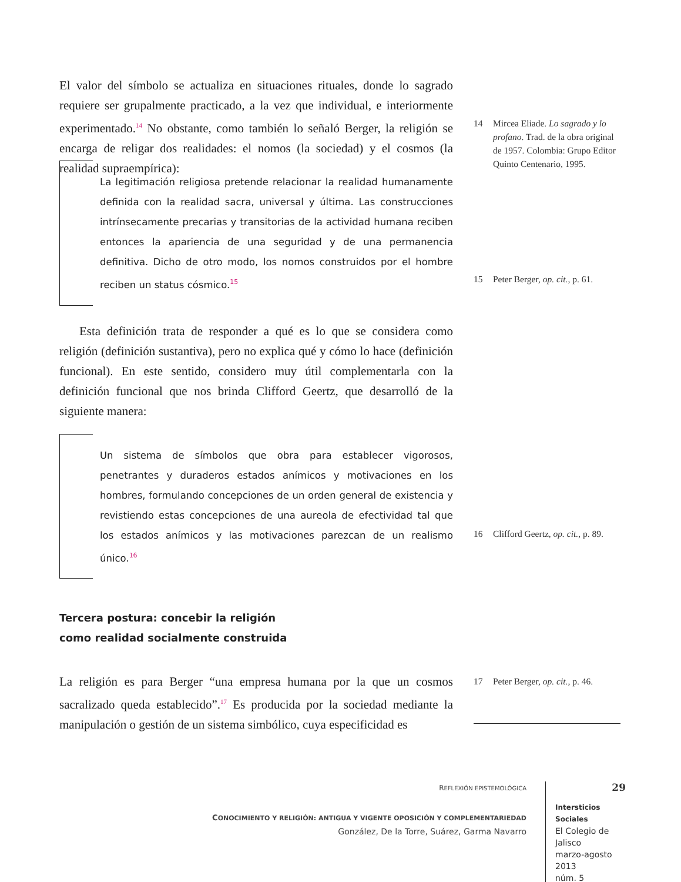El valor del símbolo se actualiza en situaciones rituales, donde lo sagrado requiere ser grupalmente practicado, a la vez que individual, e interiormente experimentado.<sup>14</sup> No obstante, como también lo señaló Berger, la religión se encarga de religar dos realidades: el nomos (la sociedad) y el cosmos (la realidad supraempírica):
14 Mircea Eliade. Lo sagrado y lo profano. Trad. de la obra original de 1957. Colombia: Grupo Editor Quinto Centenario, 1995.
La legitimación religiosa pretende relacionar la realidad humanamente definida con la realidad sacra, universal y última. Las construcciones intrínsecamente precarias y transitorias de la actividad humana reciben entonces la apariencia de una seguridad y de una permanencia definitiva. Dicho de otro modo, los nomos construidos por el hombre reciben un status cósmico.<sup>15</sup>
15 Peter Berger, op. cit., p. 61.
Esta definición trata de responder a qué es lo que se considera como religión (definición sustantiva), pero no explica qué y cómo lo hace (definición funcional). En este sentido, considero muy útil complementarla con la definición funcional que nos brinda Clifford Geertz, que desarrolló de la siguiente manera:
Un sistema de símbolos que obra para establecer vigorosos, penetrantes y duraderos estados anímicos y motivaciones en los hombres, formulando concepciones de un orden general de existencia y revistiendo estas concepciones de una aureola de efectividad tal que los estados anímicos y las motivaciones parezcan de un realismo único.<sup>16</sup>
Tercera postura: concebir la religión
como realidad socialmente construida
La religión es para Berger “una empresa humana por la que un cosmos sacralizado queda establecido”.<sup>17</sup> Es producida por la sociedad mediante la manipulación o gestión de un sistema simbólico, cuya especificidad es
16 Clifford Geertz, op. cit., p. 89.
17 Peter Berger, op. cit., p. 46.
REFLEXIÓN EPISTEMOLÓGICA
CONOCIMIENTO Y RELIGIÓN: ANTIGUA Y VIGENTE OPOSICIÓN Y COMPLEMENTARIEDAD
González, De la Torre, Suárez, Garma Navarro
29
Intersticios Sociales
El Colegio de Jalisco
marzo-agosto 2013
núm. 5